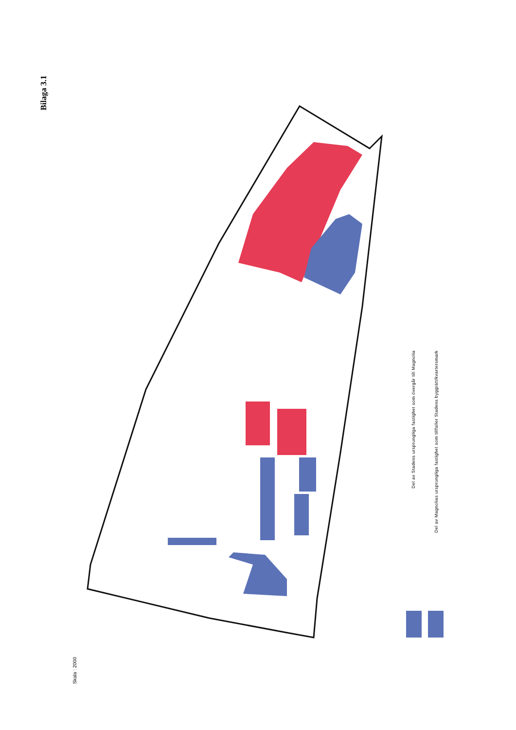Bilaga 3.1
Skala : 2000
Del av Stadens ursprungliga fastighet som övergår till Magnolia
Del av Magnolias ursprungliga fastighet som tillfaller Stadens byggrätt/kvartersmark